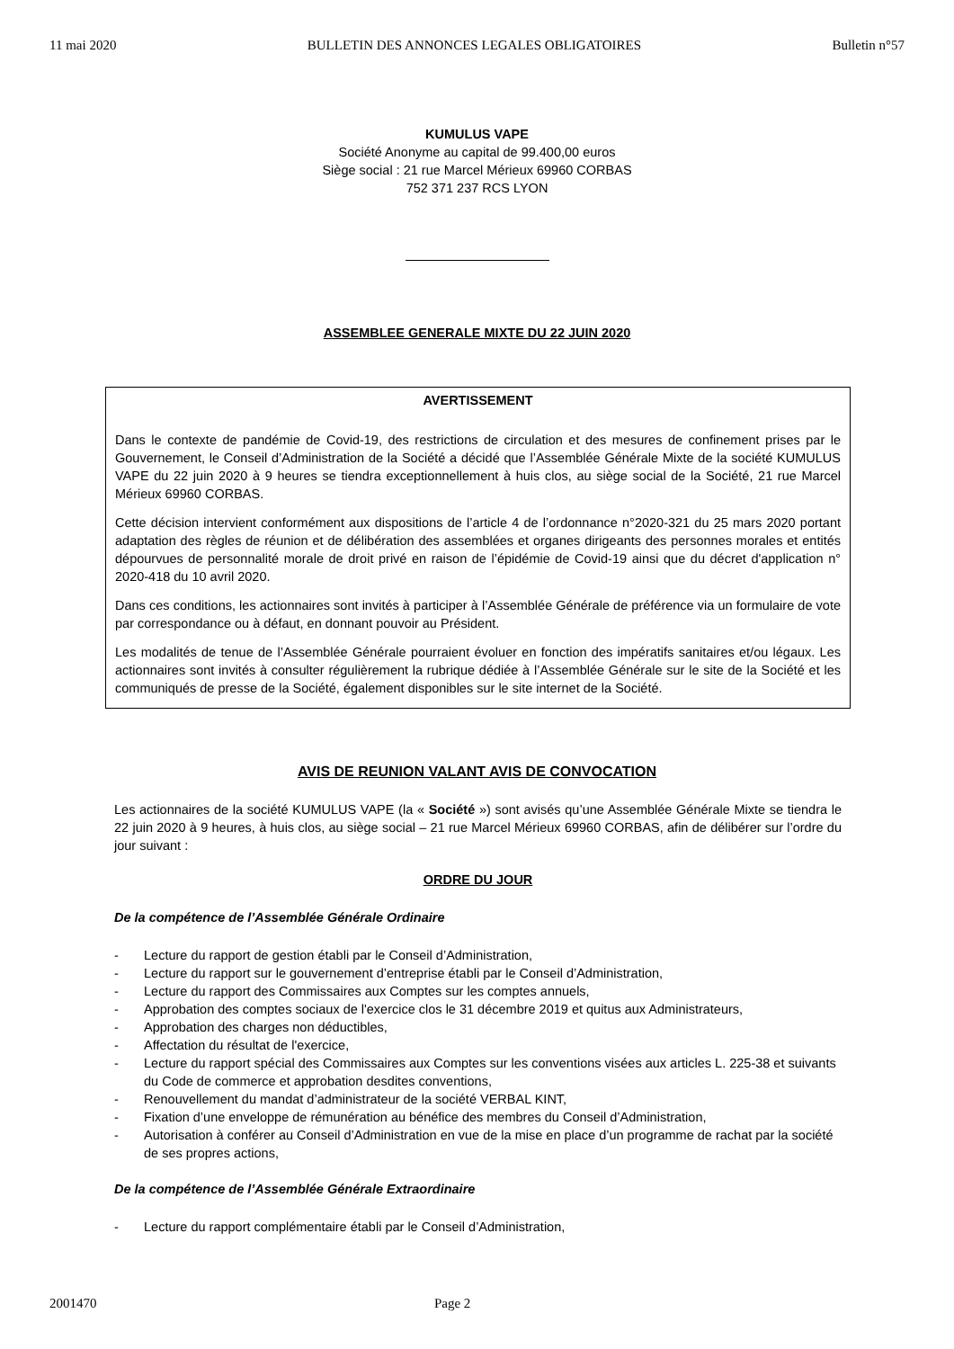11 mai 2020 BULLETIN DES ANNONCES LEGALES OBLIGATOIRES Bulletin n°57
KUMULUS VAPE
Société Anonyme au capital de 99.400,00 euros
Siège social : 21 rue Marcel Mérieux 69960 CORBAS
752 371 237 RCS LYON
ASSEMBLEE GENERALE MIXTE DU 22 JUIN 2020
AVERTISSEMENT
Dans le contexte de pandémie de Covid-19, des restrictions de circulation et des mesures de confinement prises par le Gouvernement, le Conseil d’Administration de la Société a décidé que l’Assemblée Générale Mixte de la société KUMULUS VAPE du 22 juin 2020 à 9 heures se tiendra exceptionnellement à huis clos, au siège social de la Société, 21 rue Marcel Mérieux 69960 CORBAS.
Cette décision intervient conformément aux dispositions de l’article 4 de l’ordonnance n°2020-321 du 25 mars 2020 portant adaptation des règles de réunion et de délibération des assemblées et organes dirigeants des personnes morales et entités dépourvues de personnalité morale de droit privé en raison de l’épidémie de Covid-19 ainsi que du décret d'application n° 2020-418 du 10 avril 2020.
Dans ces conditions, les actionnaires sont invités à participer à l’Assemblée Générale de préférence via un formulaire de vote par correspondance ou à défaut, en donnant pouvoir au Président.
Les modalités de tenue de l’Assemblée Générale pourraient évoluer en fonction des impératifs sanitaires et/ou légaux. Les actionnaires sont invités à consulter régulièrement la rubrique dédiée à l’Assemblée Générale sur le site de la Société et les communiqués de presse de la Société, également disponibles sur le site internet de la Société.
AVIS DE REUNION VALANT AVIS DE CONVOCATION
Les actionnaires de la société KUMULUS VAPE (la « Société ») sont avisés qu’une Assemblée Générale Mixte se tiendra le 22 juin 2020 à 9 heures, à huis clos, au siège social – 21 rue Marcel Mérieux 69960 CORBAS, afin de délibérer sur l’ordre du jour suivant :
ORDRE DU JOUR
De la compétence de l’Assemblée Générale Ordinaire
- Lecture du rapport de gestion établi par le Conseil d’Administration,
- Lecture du rapport sur le gouvernement d’entreprise établi par le Conseil d’Administration,
- Lecture du rapport des Commissaires aux Comptes sur les comptes annuels,
- Approbation des comptes sociaux de l'exercice clos le 31 décembre 2019 et quitus aux Administrateurs,
- Approbation des charges non déductibles,
- Affectation du résultat de l'exercice,
- Lecture du rapport spécial des Commissaires aux Comptes sur les conventions visées aux articles L. 225-38 et suivants du Code de commerce et approbation desdites conventions,
- Renouvellement du mandat d’administrateur de la société VERBAL KINT,
- Fixation d’une enveloppe de rémunération au bénéfice des membres du Conseil d’Administration,
- Autorisation à conférer au Conseil d’Administration en vue de la mise en place d’un programme de rachat par la société de ses propres actions,
De la compétence de l’Assemblée Générale Extraordinaire
- Lecture du rapport complémentaire établi par le Conseil d’Administration,
2001470 Page 2